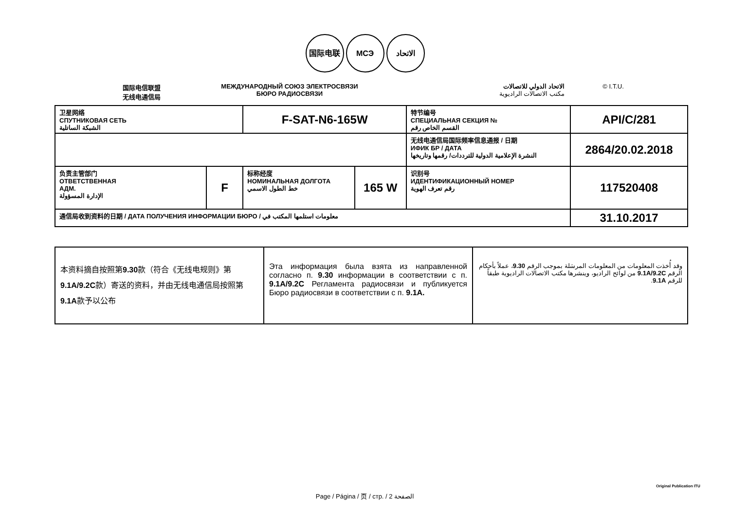国际电联 МСЭ الاتحاد
国际电信联盟
无线电通信局
МЕЖДУНАРОДНЫЙ СОЮЗ ЭЛЕКТРОСВЯЗИ
БЮРО РАДИОСВЯЗИ
الاتحاد الدولي للاتصالات
مكتب الاتصالات الراديوية
© I.T.U.
| 卫星网络 СПУТНИКОВАЯ СЕТЬ الشبكة الساتلية | | F-SAT-N6-165W | | 特节编号 СПЕЦИАЛЬНАЯ СЕКЦИЯ № القسم الخاص رقم | API/C/281 |
| | | | | 无线电通信局国际频率信息通报 / 日期 ИФИК БР / ДАТА النشرة الإعلامية الدولية للترددات/ رقمها وتاريخها | 2864/20.02.2018 |
| 负责主管部门 ОТВЕТСТВЕННАЯ АДМ. الإدارة المسؤولة | F | 标称经度 НОМИНАЛЬНАЯ ДОЛГОТА خط الطول الاسمي | 165 W | 识别号 ИДЕНТИФИКАЦИОННЫЙ НОМЕР رقم تعرف الهوية | 117520408 |
| 通信局收到资料的日期 / ДАТА ПОЛУЧЕНИЯ ИНФОРМАЦИИ БЮРО / معلومات استلمها المكتب في | | | | | 31.10.2017 |
| 本资料摘自按照第 9.30 款（符合《无线电规则》第 9.1A/9.2C 款）寄送的资料，并由无线电通信局按照第 9.1A 款予以公布 | Эта информация была взята из направленной согласно п. 9.30 информации в соответствии с п. 9.1A/9.2C Регламента радиосвязи и публикуется Бюро радиосвязи в соответствии с п. 9.1A. | وقد أُخذت المعلومات من المعلومات المرسَلة بموجب الرقم 9.30 ، عملاً بأحكام الرقم 9.1A/9.2C من لوائح الراديو، وينشرها مكتب الاتصالات الراديوية طبقاً للرقم 9.1A . |
Page / Página / 页 / стр. / 2 الصفحة
Original Publication ITU